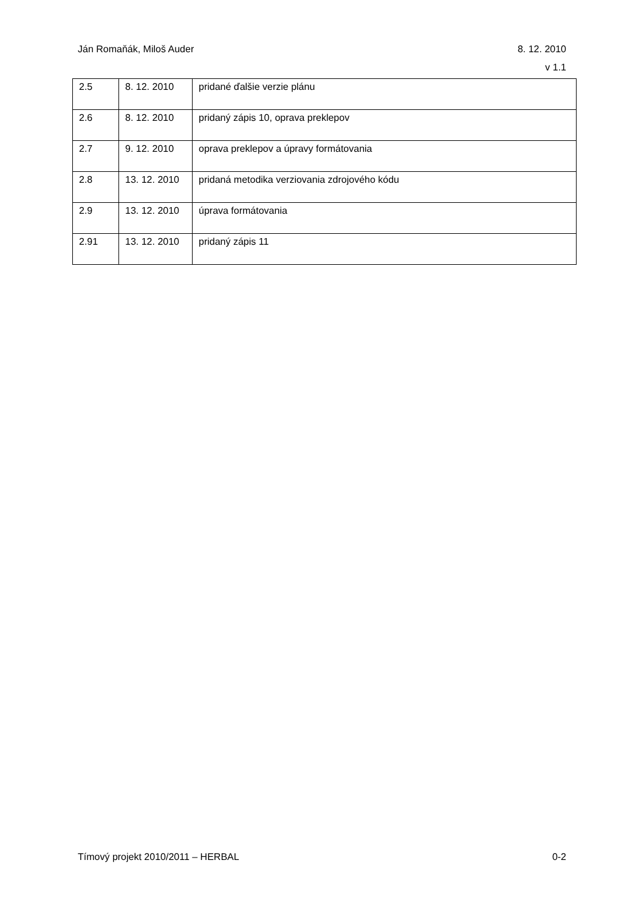Ján Romaňák, Miloš Auder 8. 12. 2010
v 1.1
| 2.5 | 8. 12. 2010 | pridané ďalšie verzie plánu |
| 2.6 | 8. 12. 2010 | pridaný zápis 10, oprava preklepov |
| 2.7 | 9. 12. 2010 | oprava preklepov a úpravy formátovania |
| 2.8 | 13. 12. 2010 | pridaná metodika verziovania zdrojového kódu |
| 2.9 | 13. 12. 2010 | úprava formátovania |
| 2.91 | 13. 12. 2010 | pridaný zápis 11 |
Tímový projekt 2010/2011 – HERBAL
0-2